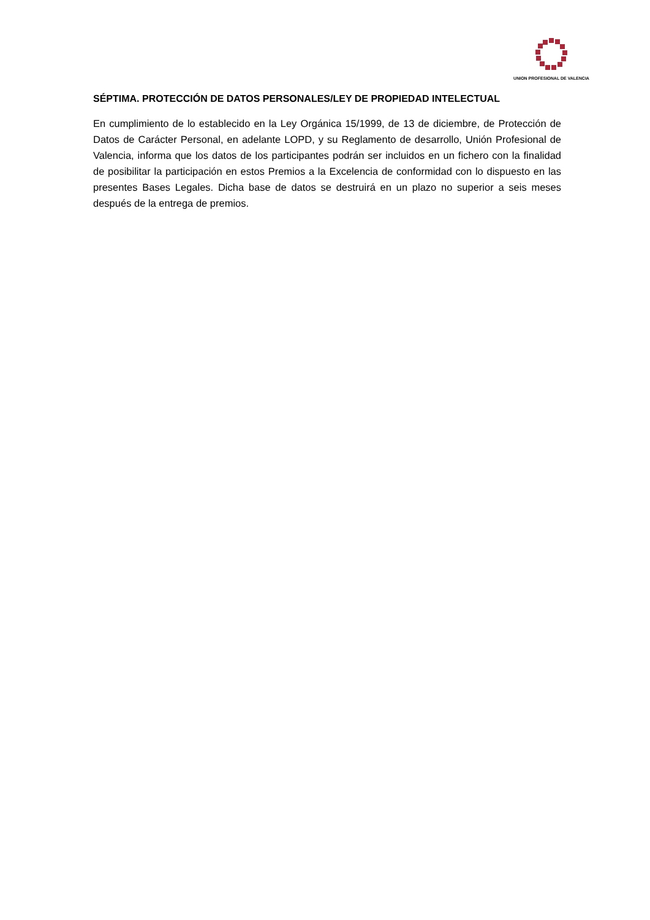UNION PROFESIONAL DE VALENCIA
SÉPTIMA. PROTECCIÓN DE DATOS PERSONALES/LEY DE PROPIEDAD INTELECTUAL
En cumplimiento de lo establecido en la Ley Orgánica 15/1999, de 13 de diciembre, de Protección de Datos de Carácter Personal, en adelante LOPD, y su Reglamento de desarrollo, Unión Profesional de Valencia, informa que los datos de los participantes podrán ser incluidos en un fichero con la finalidad de posibilitar la participación en estos Premios a la Excelencia de conformidad con lo dispuesto en las presentes Bases Legales. Dicha base de datos se destruirá en un plazo no superior a seis meses después de la entrega de premios.